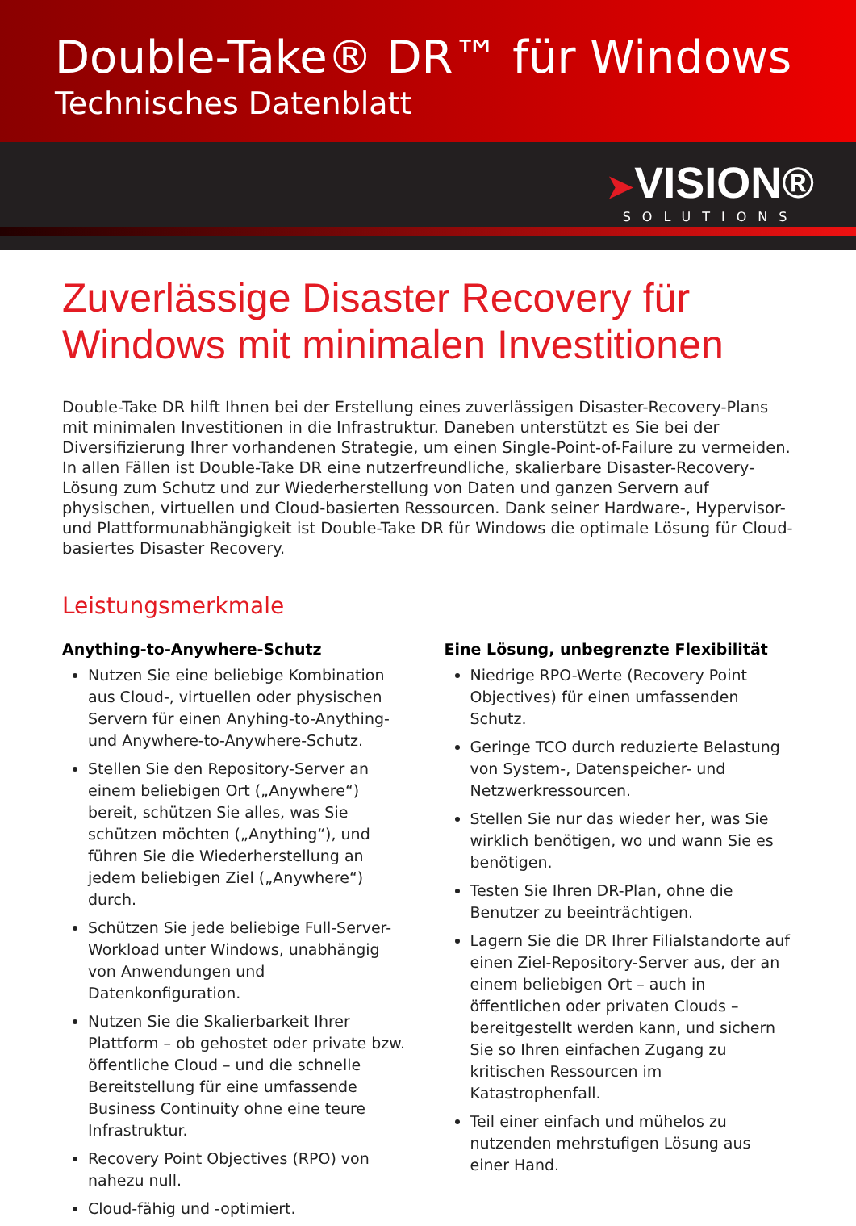Double-Take® DR™ für Windows
Technisches Datenblatt
➤VISION® SOLUTIONS
Zuverlässige Disaster Recovery für Windows mit minimalen Investitionen
Double-Take DR hilft Ihnen bei der Erstellung eines zuverlässigen Disaster-Recovery-Plans mit minimalen Investitionen in die Infrastruktur. Daneben unterstützt es Sie bei der Diversifizierung Ihrer vorhandenen Strategie, um einen Single-Point-of-Failure zu vermeiden. In allen Fällen ist Double-Take DR eine nutzerfreundliche, skalierbare Disaster-Recovery-Lösung zum Schutz und zur Wiederherstellung von Daten und ganzen Servern auf physischen, virtuellen und Cloud-basierten Ressourcen. Dank seiner Hardware-, Hypervisor- und Plattformunabhängigkeit ist Double-Take DR für Windows die optimale Lösung für Cloud-basiertes Disaster Recovery.
Leistungsmerkmale
Anything-to-Anywhere-Schutz
Nutzen Sie eine beliebige Kombination aus Cloud-, virtuellen oder physischen Servern für einen Anyhing-to-Anything- und Anywhere-to-Anywhere-Schutz.
Stellen Sie den Repository-Server an einem beliebigen Ort („Anywhere“) bereit, schützen Sie alles, was Sie schützen möchten („Anything“), und führen Sie die Wiederherstellung an jedem beliebigen Ziel („Anywhere“) durch.
Schützen Sie jede beliebige Full-Server-Workload unter Windows, unabhängig von Anwendungen und Datenkonfiguration.
Nutzen Sie die Skalierbarkeit Ihrer Plattform – ob gehostet oder private bzw. öffentliche Cloud – und die schnelle Bereitstellung für eine umfassende Business Continuity ohne eine teure Infrastruktur.
Recovery Point Objectives (RPO) von nahezu null.
Cloud-fähig und -optimiert.
Eine Lösung, unbegrenzte Flexibilität
Niedrige RPO-Werte (Recovery Point Objectives) für einen umfassenden Schutz.
Geringe TCO durch reduzierte Belastung von System-, Datenspeicher- und Netzwerkressourcen.
Stellen Sie nur das wieder her, was Sie wirklich benötigen, wo und wann Sie es benötigen.
Testen Sie Ihren DR-Plan, ohne die Benutzer zu beeinträchtigen.
Lagern Sie die DR Ihrer Filialstandorte auf einen Ziel-Repository-Server aus, der an einem beliebigen Ort – auch in öffentlichen oder privaten Clouds – bereitgestellt werden kann, und sichern Sie so Ihren einfachen Zugang zu kritischen Ressourcen im Katastrophenfall.
Teil einer einfach und mühelos zu nutzenden mehrstufigen Lösung aus einer Hand.